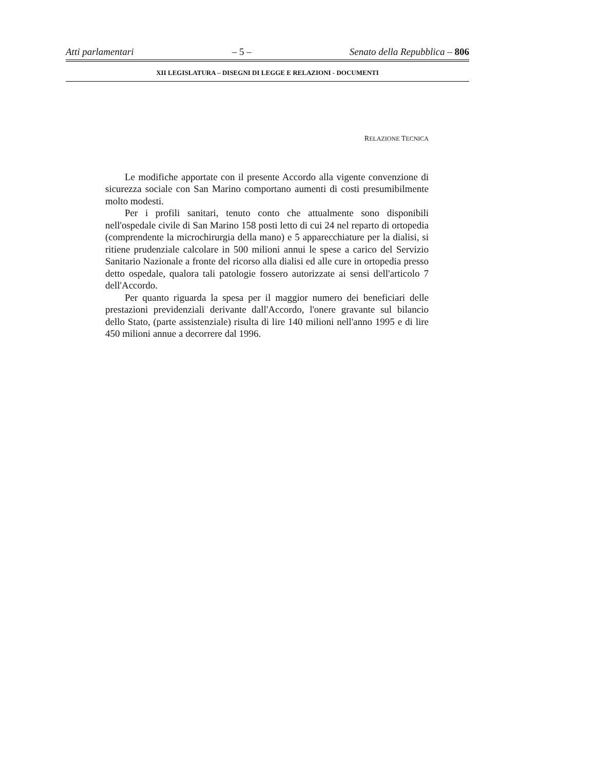Atti parlamentari – 5 – Senato della Repubblica – 806
XII LEGISLATURA – DISEGNI DI LEGGE E RELAZIONI - DOCUMENTI
RELAZIONE TECNICA
Le modifiche apportate con il presente Accordo alla vigente convenzione di sicurezza sociale con San Marino comportano aumenti di costi presumibilmente molto modesti.
Per i profili sanitari, tenuto conto che attualmente sono disponibili nell'ospedale civile di San Marino 158 posti letto di cui 24 nel reparto di ortopedia (comprendente la microchirurgia della mano) e 5 apparecchiature per la dialisi, si ritiene prudenziale calcolare in 500 milioni annui le spese a carico del Servizio Sanitario Nazionale a fronte del ricorso alla dialisi ed alle cure in ortopedia presso detto ospedale, qualora tali patologie fossero autorizzate ai sensi dell'articolo 7 dell'Accordo.
Per quanto riguarda la spesa per il maggior numero dei beneficiari delle prestazioni previdenziali derivante dall'Accordo, l'onere gravante sul bilancio dello Stato, (parte assistenziale) risulta di lire 140 milioni nell'anno 1995 e di lire 450 milioni annue a decorrere dal 1996.